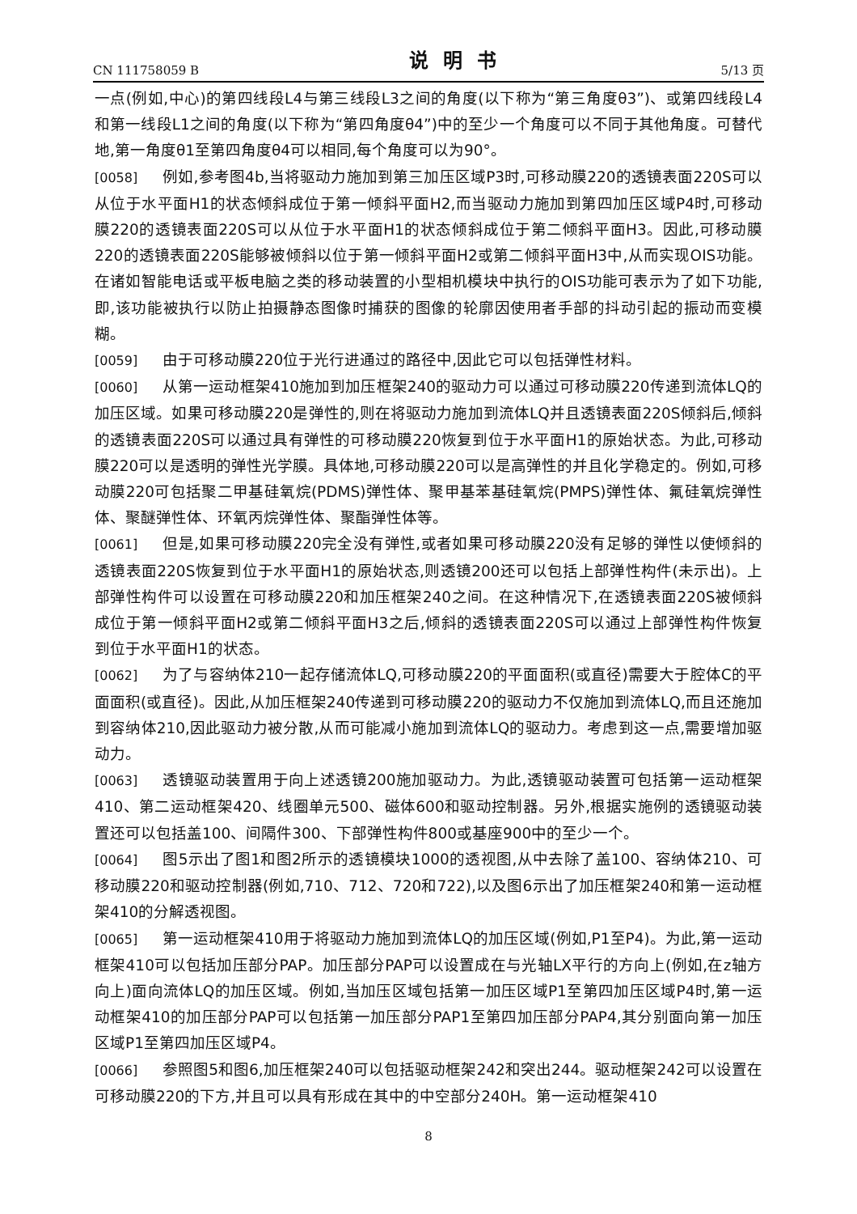CN 111758059 B 说明书 5/13 页
一点(例如,中心)的第四线段L4与第三线段L3之间的角度(以下称为“第三角度θ3”)、或第四线段L4和第一线段L1之间的角度(以下称为“第四角度θ4”)中的至少一个角度可以不同于其他角度。可替代地,第一角度θ1至第四角度θ4可以相同,每个角度可以为90°。
[0058] 例如,参考图4b,当将驱动力施加到第三加压区域P3时,可移动膜220的透镜表面220S可以从位于水平面H1的状态倾斜成位于第一倾斜平面H2,而当驱动力施加到第四加压区域P4时,可移动膜220的透镜表面220S可以从位于水平面H1的状态倾斜成位于第二倾斜平面H3。因此,可移动膜220的透镜表面220S能够被倾斜以位于第一倾斜平面H2或第二倾斜平面H3中,从而实现OIS功能。在诸如智能电话或平板电脑之类的移动装置的小型相机模块中执行的OIS功能可表示为了如下功能,即,该功能被执行以防止拍摄静态图像时捕获的图像的轮廓因使用者手部的抖动引起的振动而变模糊。
[0059] 由于可移动膜220位于光行进通过的路径中,因此它可以包括弹性材料。
[0060] 从第一运动框架410施加到加压框架240的驱动力可以通过可移动膜220传递到流体LQ的加压区域。如果可移动膜220是弹性的,则在将驱动力施加到流体LQ并且透镜表面220S倾斜后,倾斜的透镜表面220S可以通过具有弹性的可移动膜220恢复到位于水平面H1的原始状态。为此,可移动膜220可以是透明的弹性光学膜。具体地,可移动膜220可以是高弹性的并且化学稳定的。例如,可移动膜220可包括聚二甲基硅氧烷(PDMS)弹性体、聚甲基苯基硅氧烷(PMPS)弹性体、氟硅氧烷弹性体、聚醚弹性体、环氧丙烷弹性体、聚酯弹性体等。
[0061] 但是,如果可移动膜220完全没有弹性,或者如果可移动膜220没有足够的弹性以使倾斜的透镜表面220S恢复到位于水平面H1的原始状态,则透镜200还可以包括上部弹性构件(未示出)。上部弹性构件可以设置在可移动膜220和加压框架240之间。在这种情况下,在透镜表面220S被倾斜成位于第一倾斜平面H2或第二倾斜平面H3之后,倾斜的透镜表面220S可以通过上部弹性构件恢复到位于水平面H1的状态。
[0062] 为了与容纳体210一起存储流体LQ,可移动膜220的平面面积(或直径)需要大于腔体C的平面面积(或直径)。因此,从加压框架240传递到可移动膜220的驱动力不仅施加到流体LQ,而且还施加到容纳体210,因此驱动力被分散,从而可能减小施加到流体LQ的驱动力。考虑到这一点,需要增加驱动力。
[0063] 透镜驱动装置用于向上述透镜200施加驱动力。为此,透镜驱动装置可包括第一运动框架410、第二运动框架420、线圈单元500、磁体600和驱动控制器。另外,根据实施例的透镜驱动装置还可以包括盖100、间隔件300、下部弹性构件800或基座900中的至少一个。
[0064] 图5示出了图1和图2所示的透镜模块1000的透视图,从中去除了盖100、容纳体210、可移动膜220和驱动控制器(例如,710、712、720和722),以及图6示出了加压框架240和第一运动框架410的分解透视图。
[0065] 第一运动框架410用于将驱动力施加到流体LQ的加压区域(例如,P1至P4)。为此,第一运动框架410可以包括加压部分PAP。加压部分PAP可以设置成在与光轴LX平行的方向上(例如,在z轴方向上)面向流体LQ的加压区域。例如,当加压区域包括第一加压区域P1至第四加压区域P4时,第一运动框架410的加压部分PAP可以包括第一加压部分PAP1至第四加压部分PAP4,其分别面向第一加压区域P1至第四加压区域P4。
[0066] 参照图5和图6,加压框架240可以包括驱动框架242和突出244。驱动框架242可以设置在可移动膜220的下方,并且可以具有形成在其中的中空部分240H。第一运动框架410
8